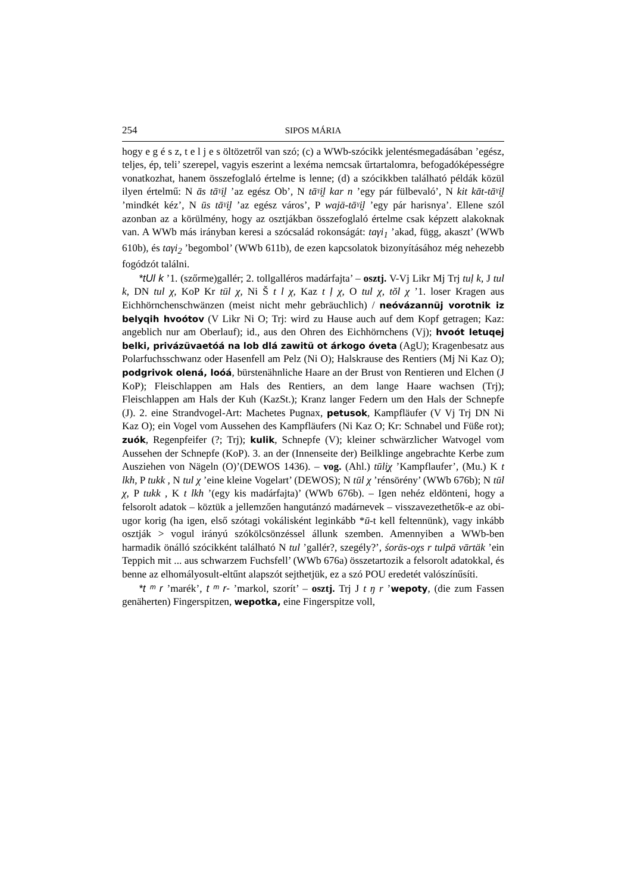254 SIPOS MÁRIA
hogy e g é s z, t e l j e s öltözetről van szó; (c) a WWb-szócikk jelentésmegadásában ’egész, teljes, ép, teli’ szerepel, vagyis eszerint a lexéma nemcsak űrtartalomra, befogadóképességre vonatkozhat, hanem összefoglaló értelme is lenne; (d) a szócikkben található példák közül ilyen értelmű: N ās tāˠi̯l ’az egész Ob’, N tāˠi̯l kar n ’egy pár fülbevaló’, N kit kāt-tāˠi̯l ’mindkét kéz’, N ūs tāˠi̯l ’az egész város’, P wajä-tāˠi̯l ’egy pár harisnya’. Ellene szól azonban az a körülmény, hogy az osztjákban összefoglaló értelme csak képzett alakoknak van. A WWb más irányban keresi a szócsalád rokonságát: taγi<sub>1</sub> ’akad, függ, akaszt’ (WWb 610b), és taγi<sub>2</sub> ’begombol’ (WWb 611b), de ezen kapcsolatok bizonyításához még nehezebb fogódzót találni.
*tUl k ’1. (szőrme)gallér; 2. tollgalléros madárfajta’ – osztj. V-Vj Likr Mj Trj tuḷ k, J tul k, DN tul χ, KoP Kr tül χ, Ni Š t l χ, Kaz t ḷ χ, O tul χ, tŏl χ ’1. loser Kragen aus Eichhörnchenschwänzen (meist nicht mehr gebräuchlich) / neóvázannüj vorotnik iz belyqih hvoótov (V Likr Ni O; Trj: wird zu Hause auch auf dem Kopf getragen; Kaz: angeblich nur am Oberlauf); id., aus den Ohren des Eichhörnchens (Vj); hvoót letuqej belki, privázüvaetóá na lob dlá zawitü ot árkogo óveta (AgU); Kragenbesatz aus Polarfuchsschwanz oder Hasenfell am Pelz (Ni O); Halskrause des Rentiers (Mj Ni Kaz O); podgrivok olená, loóá, bürstenähnliche Haare an der Brust von Rentieren und Elchen (J KoP); Fleischlappen am Hals des Rentiers, an dem lange Haare wachsen (Trj); Fleischlappen am Hals der Kuh (KazSt.); Kranz langer Federn um den Hals der Schnepfe (J). 2. eine Strandvogel-Art: Machetes Pugnax, petusok, Kampfläufer (V Vj Trj DN Ni Kaz O); ein Vogel vom Aussehen des Kampfläufers (Ni Kaz O; Kr: Schnabel und Füße rot); zuók, Regenpfeifer (?; Trj); kulik, Schnepfe (V); kleiner schwärzlicher Watvogel vom Aussehen der Schnepfe (KoP). 3. an der (Innenseite der) Beilklinge angebrachte Kerbe zum Ausziehen von Nägeln (O)’(DEWOS 1436). – vog. (Ahl.) tūli̯χ ’Kampflaufer’, (Mu.) K t lkh, P tukk , N tul χ ’eine kleine Vogelart’ (DEWOS); N tūl χ ’rénsörény’ (WWb 676b); N tūl χ, P tukk , K t lkh ’(egy kis madárfajta)’ (WWb 676b). – Igen nehéz eldönteni, hogy a felsorolt adatok – köztük a jellemzően hangutánzó madárnevek – visszavezethetők-e az obi-ugor korig (ha igen, első szótagi vokálisként leginkább *ū-t kell feltennünk), vagy inkább osztják > vogul irányú szókölcsönzéssel állunk szemben. Amennyiben a WWb-ben harmadik önálló szócikként található N tul ’gallér?, szegély?’, śoräs-oχs r tulpä vārtäk ’ein Teppich mit ... aus schwarzem Fuchsfell’ (WWb 676a) összetartozik a felsorolt adatokkal, és benne az elhomályosult-eltűnt alapszót sejthetjük, ez a szó POU eredetét valószínűsíti.
*t ᵐ r ’marék’, t ᵐ r- ’markol, szorít’ – osztj. Trj J t ŋ r ’wepoty, (die zum Fassen genäherten) Fingerspitzen, wepotka, eine Fingerspitze voll,